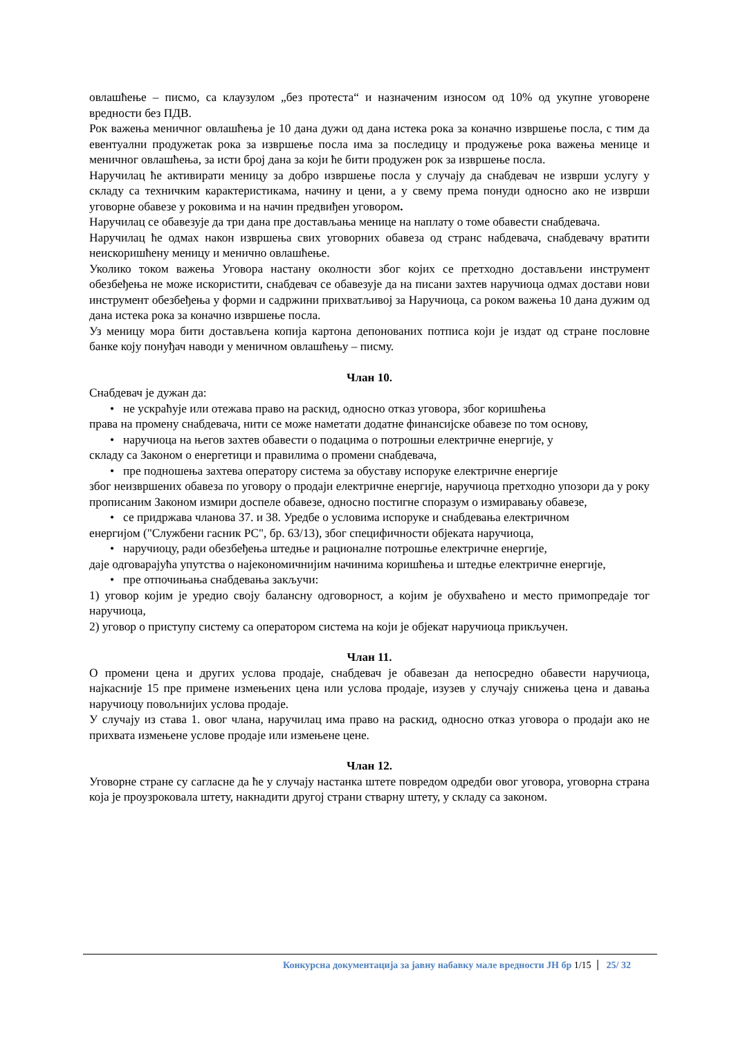овлашћење – писмо, са клаузулом „без протеста“ и назначеним износом од 10% од укупне уговорене вредности без ПДВ.
Рок важења меничног овлашћења је 10 дана дужи од дана истека рока за коначно извршење посла, с тим да евентуални продужетак рока за извршење посла има за последицу и продужење рока важења менице и меничног овлашћења, за исти број дана за који ће бити продужен рок за извршење посла.
Наручилац ће активирати меницу за добро извршење посла у случају да снабдевач не изврши услугу у складу са техничким карактеристикама, начину и цени, а у свему према понуди односно ако не изврши уговорне обавезе у роковима и на начин предвиђен уговором.
Наручилац се обавезује да три дана пре достављања менице на наплату о томе обавести снабдевача.
Наручилац ће одмах након извршења свих уговорних обавеза од странс набдевача, снабдевачу вратити неискоришћену меницу и менично овлашћење.
Уколико током важења Уговора настану околности због којих се претходно достављени инструмент обезбеђења не може искористити, снабдевач се обавезује да на писани захтев наручиоца одмах достави нови инструмент обезбеђења у форми и садржини прихватљивој за Наручиоца, са роком важења 10 дана дужим од дана истека рока за коначно извршење посла.
Уз меницу мора бити достављена копија картона депонованих потписа који је издат од стране пословне банке коју понуђач наводи у меничном овлашћењу – писму.
Члан 10.
Снабдевач је дужан да:
• не ускраћује или отежава право на раскид, односно отказ уговора, због коришћења
права на промену снабдевача, нити се може наметати додатне финансијске обавезе по том основу,
• наручиоца на његов захтев обавести о подацима о потрошњи електричне енергије, у
складу са Законом о енергетици и правилима о промени снабдевача,
• пре подношења захтева оператору система за обуставу испоруке електричне енергије
због неизвршених обавеза по уговору о продаји електричне енергије, наручиоца претходно упозори да у року прописаним Законом измири доспеле обавезе, односно постигне споразум о измиравању обавезе,
• се придржава чланова 37. и 38. Уредбе о условима испоруке и снабдевања електричном
енергијом ("Службени гасник РС", бр. 63/13), због специфичности објеката наручиоца,
• наручиоцу, ради обезбеђења штедње и рационалне потрошње електричне енергије,
даје одговарајућа упутства о најекономичнијим начинима коришћења и штедње електричне енергије,
• пре отпочињања снабдевања закључи:
1) уговор којим је уредио своју балансну одговорност, а којим је обухваћено и место примопредаје тог наручиоца,
2) уговор о приступу систему са оператором система на који је објекат наручиоца прикључен.
Члан 11.
О промени цена и других услова продаје, снабдевач је обавезан да непосредно обавести наручиоца, најкасније 15 пре примене измењених цена или услова продаје, изузев у случају снижења цена и давања наручиоцу повољнијих услова продаје.
У случају из става 1. овог члана, наручилац има право на раскид, односно отказ уговора о продаји ако не прихвата измењене услове продаје или измењене цене.
Члан 12.
Уговорне стране су сагласне да ће у случају настанка штете повредом одредби овог уговора, уговорна страна која је проузроковала штету, накнадити другој страни стварну штету, у складу са законом.
Конкурсна документација за јавну набавку мале вредности ЈН бр 1/15 25/ 32